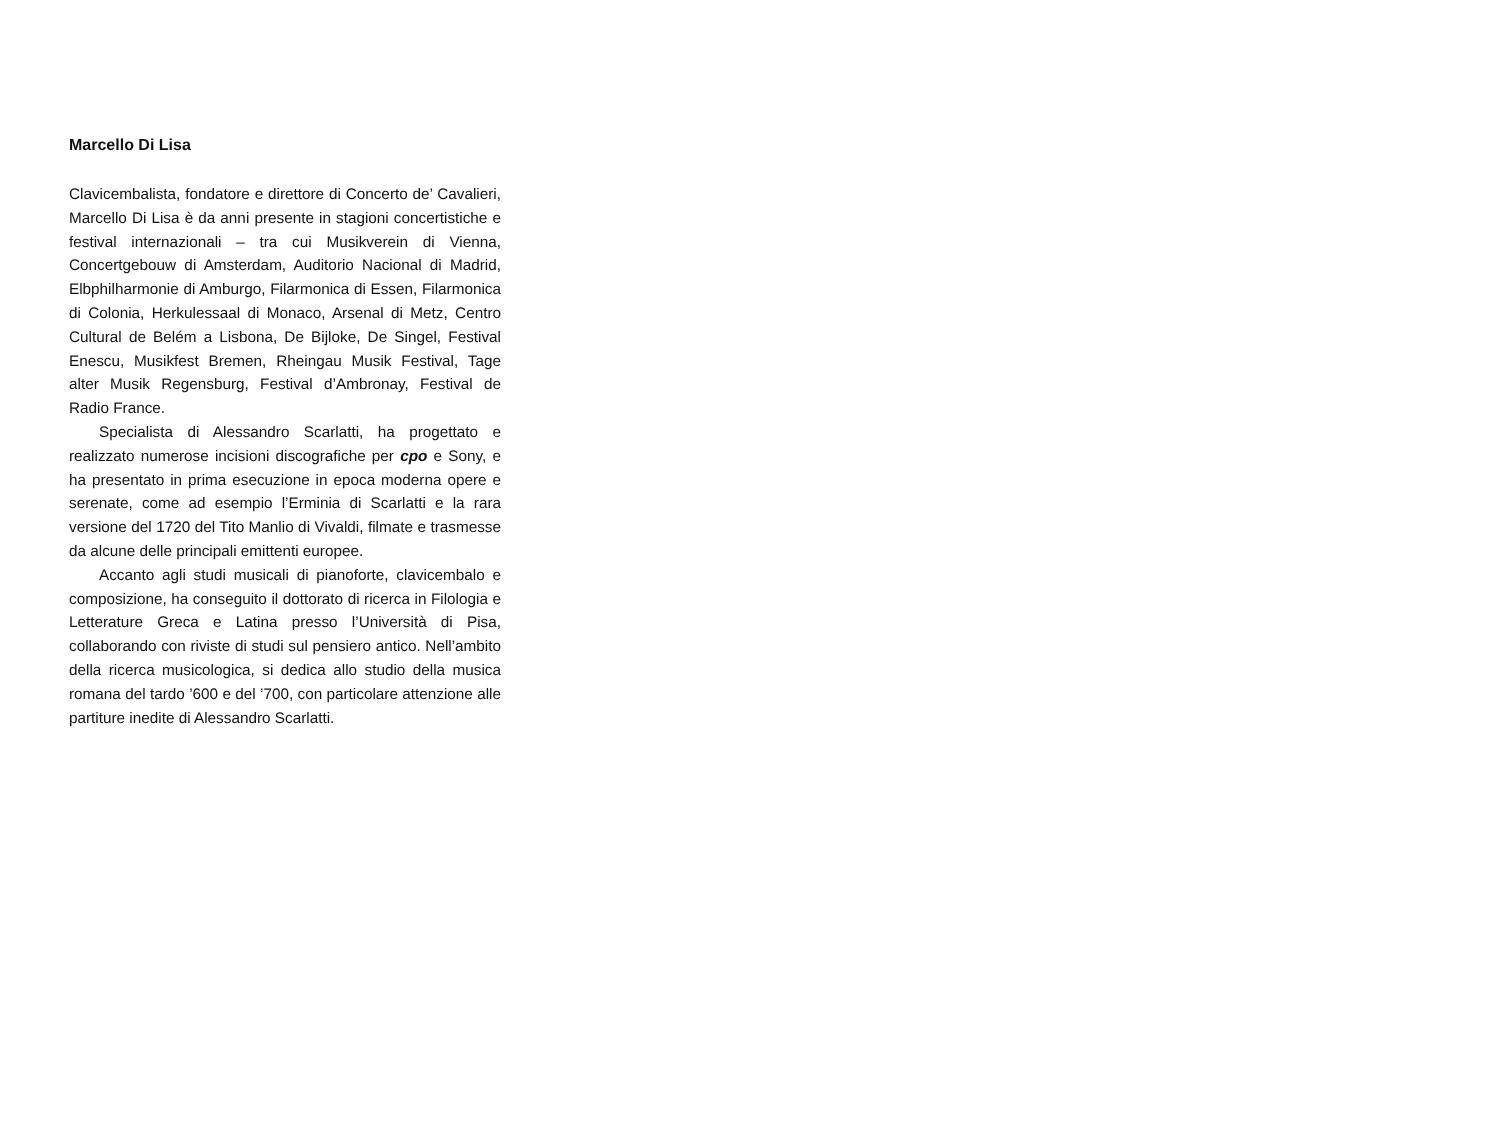Marcello Di Lisa
Clavicembalista, fondatore e direttore di Concerto de’ Cavalieri, Marcello Di Lisa è da anni presente in stagioni concertistiche e festival internazionali – tra cui Musikverein di Vienna, Concertgebouw di Amsterdam, Auditorio Nacional di Madrid, Elbphilharmonie di Amburgo, Filarmonica di Essen, Filarmonica di Colonia, Herkulessaal di Monaco, Arsenal di Metz, Centro Cultural de Belém a Lisbona, De Bijloke, De Singel, Festival Enescu, Musikfest Bremen, Rheingau Musik Festival, Tage alter Musik Regensburg, Festival d’Ambronay, Festival de Radio France.
Specialista di Alessandro Scarlatti, ha progettato e realizzato numerose incisioni discografiche per cpo e Sony, e ha presentato in prima esecuzione in epoca moderna opere e serenate, come ad esempio l’Erminia di Scarlatti e la rara versione del 1720 del Tito Manlio di Vivaldi, filmate e trasmesse da alcune delle principali emittenti europee.
Accanto agli studi musicali di pianoforte, clavicembalo e composizione, ha conseguito il dottorato di ricerca in Filologia e Letterature Greca e Latina presso l’Università di Pisa, collaborando con riviste di studi sul pensiero antico. Nell’ambito della ricerca musicologica, si dedica allo studio della musica romana del tardo ’600 e del ’700, con particolare attenzione alle partiture inedite di Alessandro Scarlatti.